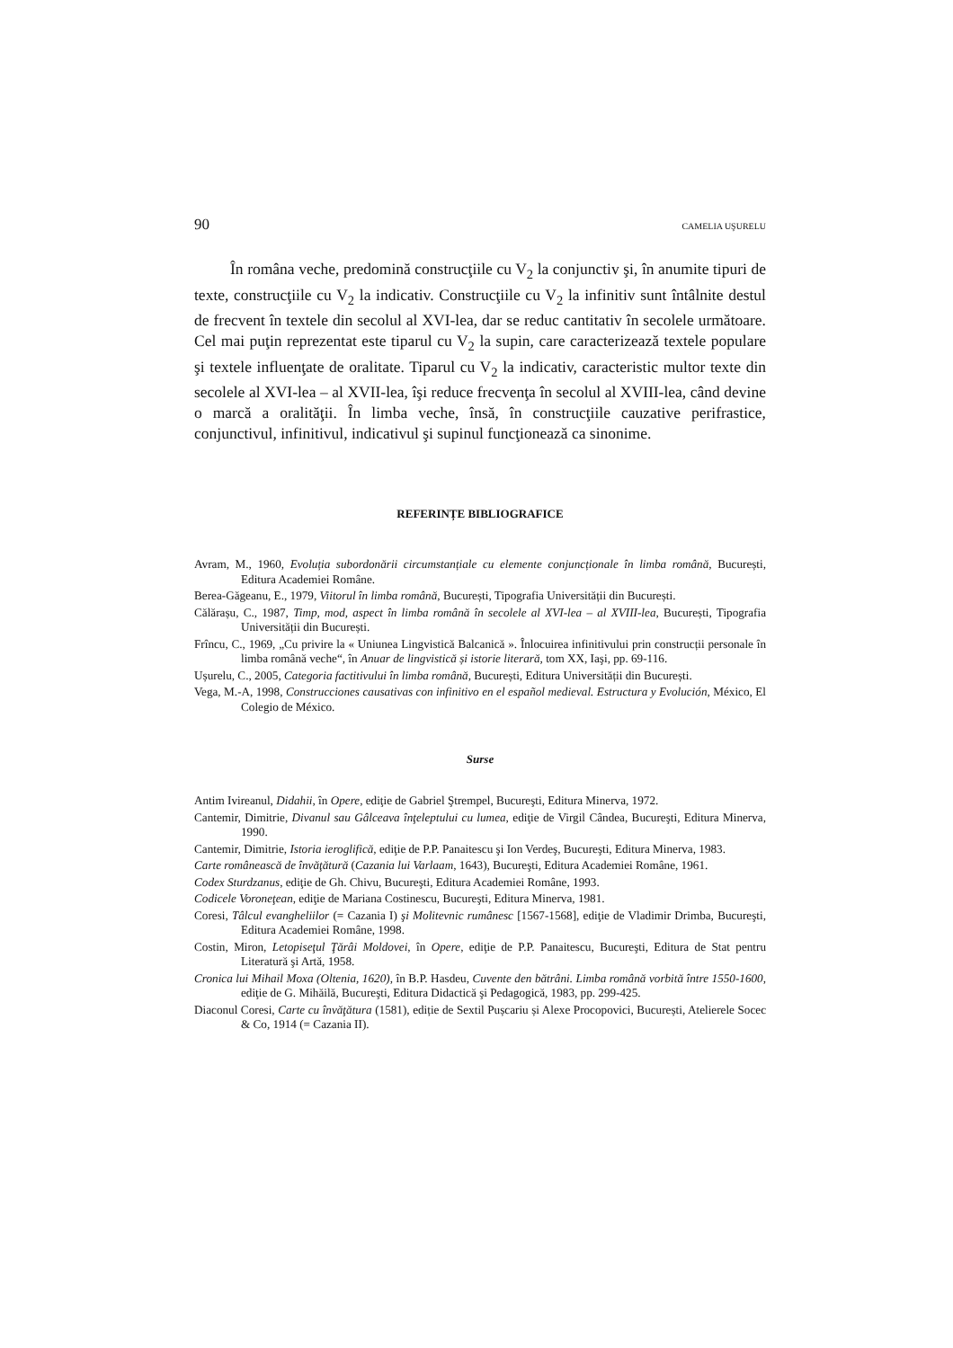90 CAMELIA UŞURELU
În româna veche, predomină construcţiile cu V<sub>2</sub> la conjunctiv şi, în anumite tipuri de texte, construcţiile cu V<sub>2</sub> la indicativ. Construcţiile cu V<sub>2</sub> la infinitiv sunt întâlnite destul de frecvent în textele din secolul al XVI-lea, dar se reduc cantitativ în secolele următoare. Cel mai puţin reprezentat este tiparul cu V<sub>2</sub> la supin, care caracterizează textele populare şi textele influenţate de oralitate. Tiparul cu V<sub>2</sub> la indicativ, caracteristic multor texte din secolele al XVI-lea – al XVII-lea, îşi reduce frecvenţa în secolul al XVIII-lea, când devine o marcă a oralităţii. În limba veche, însă, în construcţiile cauzative perifrastice, conjunctivul, infinitivul, indicativul şi supinul funcţionează ca sinonime.
REFERINȚE BIBLIOGRAFICE
Avram, M., 1960, Evoluția subordonării circumstanțiale cu elemente conjuncționale în limba română, București, Editura Academiei Române.
Berea-Găgeanu, E., 1979, Viitorul în limba română, București, Tipografia Universității din București.
Călărașu, C., 1987, Timp, mod, aspect în limba română în secolele al XVI-lea – al XVIII-lea, București, Tipografia Universității din București.
Frîncu, C., 1969, „Cu privire la « Uniunea Lingvistică Balcanică ». Înlocuirea infinitivului prin construcții personale în limba română veche“, în Anuar de lingvistică și istorie literară, tom XX, Iaşi, pp. 69-116.
Ușurelu, C., 2005, Categoria factitivului în limba română, București, Editura Universității din București.
Vega, M.-A, 1998, Construcciones causativas con infinitivo en el español medieval. Estructura y Evolución, México, El Colegio de México.
Surse
Antim Ivireanul, Didahii, în Opere, ediţie de Gabriel Ştrempel, Bucureşti, Editura Minerva, 1972.
Cantemir, Dimitrie, Divanul sau Gâlceava înţeleptului cu lumea, ediţie de Virgil Cândea, Bucureşti, Editura Minerva, 1990.
Cantemir, Dimitrie, Istoria ieroglifică, ediţie de P.P. Panaitescu şi Ion Verdeş, Bucureşti, Editura Minerva, 1983.
Carte românească de învăţătură (Cazania lui Varlaam, 1643), Bucureşti, Editura Academiei Române, 1961.
Codex Sturdzanus, ediţie de Gh. Chivu, Bucureşti, Editura Academiei Române, 1993.
Codicele Voroneţean, ediţie de Mariana Costinescu, Bucureşti, Editura Minerva, 1981.
Coresi, Tâlcul evangheliilor (= Cazania I) şi Molitevnic rumânesc [1567-1568], ediţie de Vladimir Drimba, Bucureşti, Editura Academiei Române, 1998.
Costin, Miron, Letopiseţul Ţărâi Moldovei, în Opere, ediţie de P.P. Panaitescu, Bucureşti, Editura de Stat pentru Literatură şi Artă, 1958.
Cronica lui Mihail Moxa (Oltenia, 1620), în B.P. Hasdeu, Cuvente den bătrâni. Limba română vorbită între 1550-1600, ediţie de G. Mihăilă, Bucureşti, Editura Didactică şi Pedagogică, 1983, pp. 299-425.
Diaconul Coresi, Carte cu învăţătura (1581), ediție de Sextil Pușcariu și Alexe Procopovici, București, Atelierele Socec & Co, 1914 (= Cazania II).